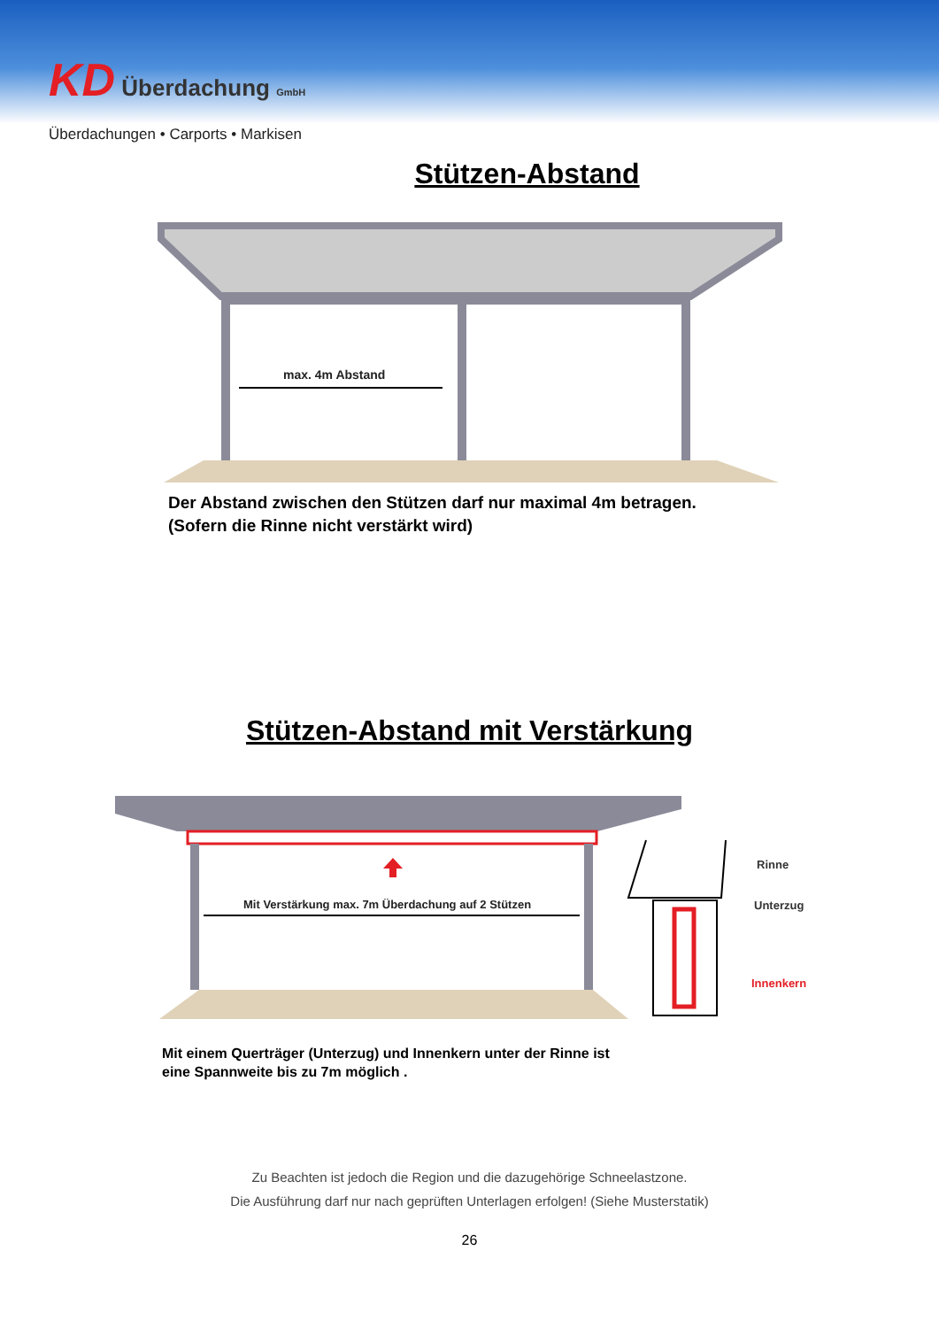KD Überdachung GmbH
Überdachungen • Carports • Markisen
Stützen-Abstand
max. 4m Abstand
Der Abstand zwischen den Stützen darf nur maximal 4m betragen.
(Sofern die Rinne nicht verstärkt wird)
Stützen-Abstand mit Verstärkung
Mit Verstärkung max. 7m Überdachung auf 2 Stützen
Rinne
Unterzug
Innenkern
Mit einem Querträger (Unterzug) und Innenkern unter der Rinne ist
eine Spannweite bis zu 7m möglich .
Zu Beachten ist jedoch die Region und die dazugehörige Schneelastzone.
Die Ausführung darf nur nach geprüften Unterlagen erfolgen! (Siehe Musterstatik)
26